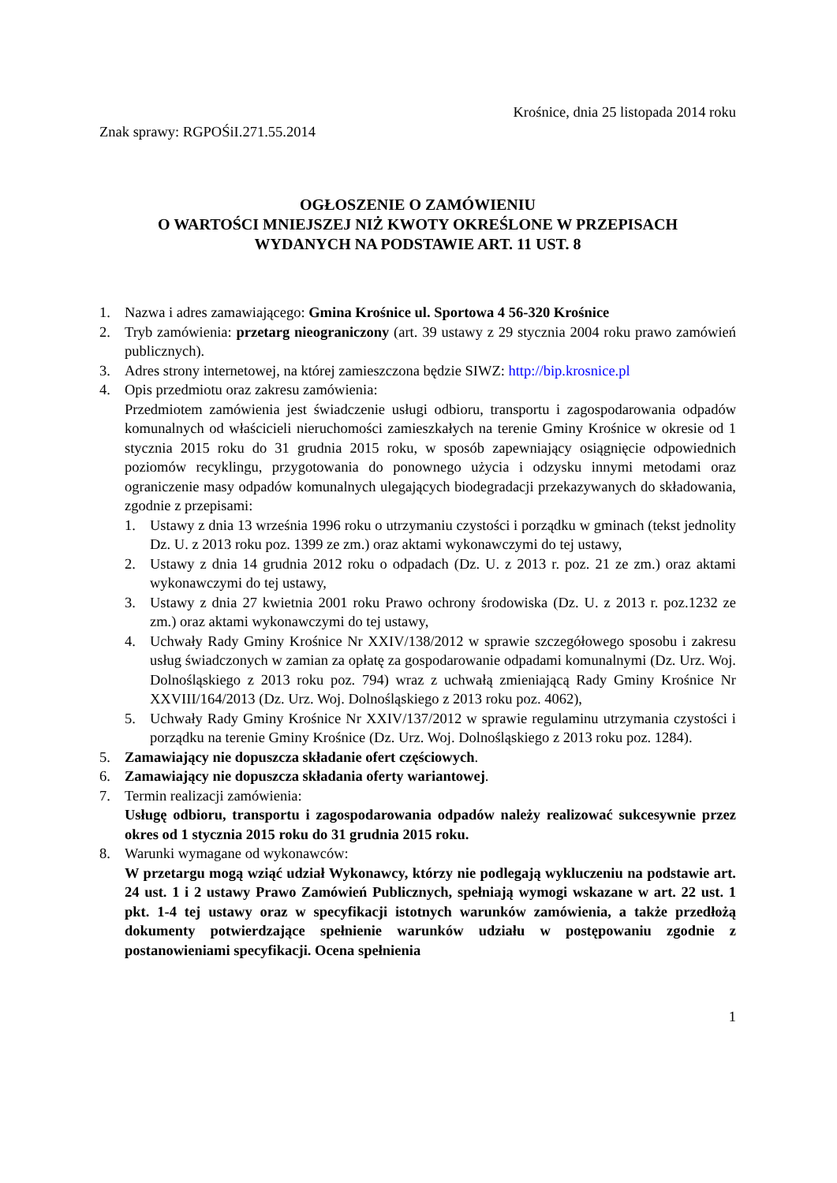Krośnice, dnia 25 listopada 2014 roku
Znak sprawy: RGPOŚiI.271.55.2014
OGŁOSZENIE O ZAMÓWIENIU
O WARTOŚCI MNIEJSZEJ NIŻ KWOTY OKREŚLONE W PRZEPISACH
WYDANYCH NA PODSTAWIE ART. 11 UST. 8
1. Nazwa i adres zamawiającego: Gmina Krośnice ul. Sportowa 4 56-320 Krośnice
2. Tryb zamówienia: przetarg nieograniczony (art. 39 ustawy z 29 stycznia 2004 roku prawo zamówień publicznych).
3. Adres strony internetowej, na której zamieszczona będzie SIWZ: http://bip.krosnice.pl
4. Opis przedmiotu oraz zakresu zamówienia:
Przedmiotem zamówienia jest świadczenie usługi odbioru, transportu i zagospodarowania odpadów komunalnych od właścicieli nieruchomości zamieszkałych na terenie Gminy Krośnice w okresie od 1 stycznia 2015 roku do 31 grudnia 2015 roku, w sposób zapewniający osiągnięcie odpowiednich poziomów recyklingu, przygotowania do ponownego użycia i odzysku innymi metodami oraz ograniczenie masy odpadów komunalnych ulegających biodegradacji przekazywanych do składowania, zgodnie z przepisami:
1. Ustawy z dnia 13 września 1996 roku o utrzymaniu czystości i porządku w gminach (tekst jednolity Dz. U. z 2013 roku poz. 1399 ze zm.) oraz aktami wykonawczymi do tej ustawy,
2. Ustawy z dnia 14 grudnia 2012 roku o odpadach (Dz. U. z 2013 r. poz. 21 ze zm.) oraz aktami wykonawczymi do tej ustawy,
3. Ustawy z dnia 27 kwietnia 2001 roku Prawo ochrony środowiska (Dz. U. z 2013 r. poz.1232 ze zm.) oraz aktami wykonawczymi do tej ustawy,
4. Uchwały Rady Gminy Krośnice Nr XXIV/138/2012 w sprawie szczegółowego sposobu i zakresu usług świadczonych w zamian za opłatę za gospodarowanie odpadami komunalnymi (Dz. Urz. Woj. Dolnośląskiego z 2013 roku poz. 794) wraz z uchwałą zmieniającą Rady Gminy Krośnice Nr XXVIII/164/2013 (Dz. Urz. Woj. Dolnośląskiego z 2013 roku poz. 4062),
5. Uchwały Rady Gminy Krośnice Nr XXIV/137/2012 w sprawie regulaminu utrzymania czystości i porządku na terenie Gminy Krośnice (Dz. Urz. Woj. Dolnośląskiego z 2013 roku poz. 1284).
5. Zamawiający nie dopuszcza składanie ofert częściowych.
6. Zamawiający nie dopuszcza składania oferty wariantowej.
7. Termin realizacji zamówienia:
Usługę odbioru, transportu i zagospodarowania odpadów należy realizować sukcesywnie przez okres od 1 stycznia 2015 roku do 31 grudnia 2015 roku.
8. Warunki wymagane od wykonawców:
W przetargu mogą wziąć udział Wykonawcy, którzy nie podlegają wykluczeniu na podstawie art. 24 ust. 1 i 2 ustawy Prawo Zamówień Publicznych, spełniają wymogi wskazane w art. 22 ust. 1 pkt. 1-4 tej ustawy oraz w specyfikacji istotnych warunków zamówienia, a także przedłożą dokumenty potwierdzające spełnienie warunków udziału w postępowaniu zgodnie z postanowieniami specyfikacji. Ocena spełnienia
1